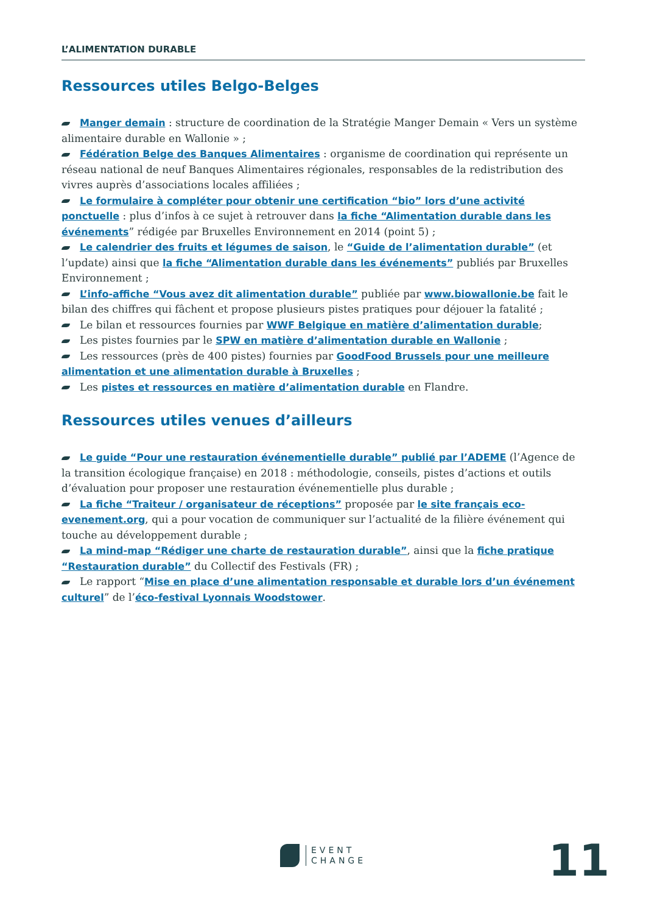L’ALIMENTATION DURABLE
Ressources utiles Belgo-Belges
Manger demain : structure de coordination de la Stratégie Manger Demain « Vers un système alimentaire durable en Wallonie » ;
Fédération Belge des Banques Alimentaires : organisme de coordination qui représente un réseau national de neuf Banques Alimentaires régionales, responsables de la redistribution des vivres auprès d’associations locales affiliées ;
Le formulaire à compléter pour obtenir une certification “bio” lors d’une activité ponctuelle : plus d’infos à ce sujet à retrouver dans la fiche “Alimentation durable dans les événements” rédigée par Bruxelles Environnement en 2014 (point 5) ;
Le calendrier des fruits et légumes de saison, le “Guide de l’alimentation durable” (et l’update) ainsi que la fiche “Alimentation durable dans les événements” publiés par Bruxelles Environnement ;
L’info-affiche “Vous avez dit alimentation durable” publiée par www.biowallonie.be fait le bilan des chiffres qui fâchent et propose plusieurs pistes pratiques pour déjouer la fatalité ;
Le bilan et ressources fournies par WWF Belgique en matière d’alimentation durable;
Les pistes fournies par le SPW en matière d’alimentation durable en Wallonie ;
Les ressources (près de 400 pistes) fournies par GoodFood Brussels pour une meilleure alimentation et une alimentation durable à Bruxelles ;
Les pistes et ressources en matière d’alimentation durable en Flandre.
Ressources utiles venues d’ailleurs
Le guide “Pour une restauration événementielle durable” publié par l’ADEME (l’Agence de la transition écologique française) en 2018 : méthodologie, conseils, pistes d’actions et outils d’évaluation pour proposer une restauration événementielle plus durable ;
La fiche “Traiteur / organisateur de réceptions” proposée par le site français eco-evenement.org, qui a pour vocation de communiquer sur l’actualité de la filière événement qui touche au développement durable ;
La mind-map “Rédiger une charte de restauration durable”, ainsi que la fiche pratique “Restauration durable” du Collectif des Festivals (FR) ;
Le rapport “Mise en place d’une alimentation responsable et durable lors d’un événement culturel” de l’éco-festival Lyonnais Woodstower.
EVENT
CHANGE
11